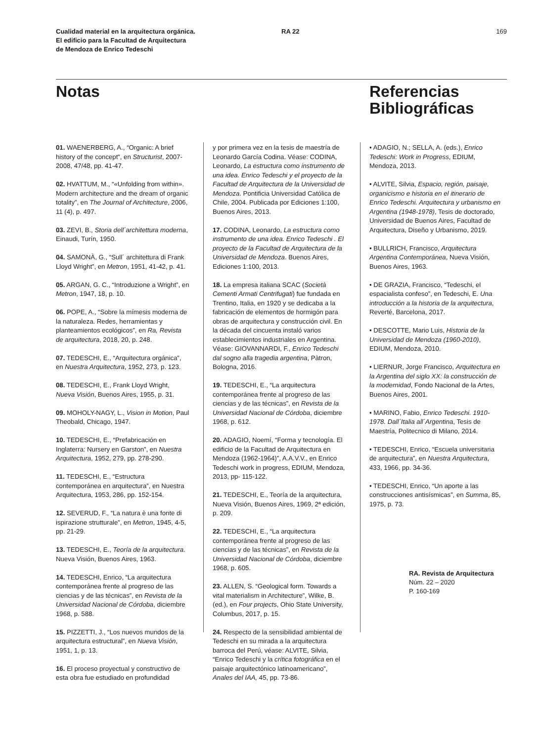Cualidad material en la arquitectura orgánica.
El edificio para la Facultad de Arquitectura
de Mendoza de Enrico Tedeschi
RA 22 169
Notas
Referencias
Bibliográficas
01. WAENERBERG, A., “Organic: A brief history of the concept”, en Structurist, 2007-2008, 47/48, pp. 41-47.
02. HVATTUM, M., “«Unfolding from within». Modern architecture and the dream of organic totality”, en The Journal of Architecture, 2006, 11 (4), p. 497.
03. ZEVI, B., Storia dell´architettura moderna, Einaudi, Turín, 1950.
04. SAMONÀ, G., “Sull´ architettura di Frank Lloyd Wright”, en Metron, 1951, 41-42, p. 41.
05. ARGAN, G. C., “Introduzione a Wright”, en Metron, 1947, 18, p. 10.
06. POPE, A., “Sobre la mímesis moderna de la naturaleza. Redes, herramientas y planteamientos ecológicos”, en Ra, Revista de arquitectura, 2018, 20, p. 248.
07. TEDESCHI, E., “Arquitectura orgánica”, en Nuestra Arquitectura, 1952, 273, p. 123.
08. TEDESCHI, E., Frank Lloyd Wright, Nueva Visión, Buenos Aires, 1955, p. 31.
09. MOHOLY-NAGY, L., Vision in Motion, Paul Theobald, Chicago, 1947.
10. TEDESCHI, E., “Prefabricación en Inglaterra: Nursery en Garston”, en Nuestra Arquitectura, 1952, 279, pp. 278-290.
11. TEDESCHI, E., “Estructura contemporánea en arquitectura”, en Nuestra Arquitectura, 1953, 286, pp. 152-154.
12. SEVERUD, F., “La natura è una fonte di ispirazione strutturale”, en Metron, 1945, 4-5, pp. 21-29.
13. TEDESCHI, E., Teoría de la arquitectura. Nueva Visión, Buenos Aires, 1963.
14. TEDESCHI, Enrico, “La arquitectura contemporánea frente al progreso de las ciencias y de las técnicas”, en Revista de la Universidad Nacional de Córdoba, diciembre 1968, p. 588.
15. PIZZETTI, J., “Los nuevos mundos de la arquitectura estructural”, en Nueva Visión, 1951, 1, p. 13.
16. El proceso proyectual y constructivo de esta obra fue estudiado en profundidad
y por primera vez en la tesis de maestría de Leonardo García Codina. Véase: CODINA, Leonardo, La estructura como instrumento de una idea. Enrico Tedeschi y el proyecto de la Facultad de Arquitectura de la Universidad de Mendoza. Pontificia Universidad Católica de Chile, 2004. Publicada por Ediciones 1:100, Buenos Aires, 2013.
17. CODINA, Leonardo, La estructura como instrumento de una idea. Enrico Tedeschi . El proyecto de la Facultad de Arquitectura de la Universidad de Mendoza. Buenos Aires, Ediciones 1:100, 2013.
18. La empresa italiana SCAC (Società Cementi Armati Centrifugati) fue fundada en Trentino, Italia, en 1920 y se dedicaba a la fabricación de elementos de hormigón para obras de arquitectura y construcción civil. En la década del cincuenta instaló varios establecimientos industriales en Argentina. Véase: GIOVANNARDI, F., Enrico Tedeschi dal sogno alla tragedia argentina, Pàtron, Bologna, 2016.
19. TEDESCHI, E., “La arquitectura contemporánea frente al progreso de las ciencias y de las técnicas”, en Revista de la Universidad Nacional de Córdoba, diciembre 1968, p. 612.
20. ADAGIO, Noemí, “Forma y tecnología. El edificio de la Facultad de Arquitectura en Mendoza (1962-1964)”, A.A.V.V., en Enrico Tedeschi work in progress, EDIUM, Mendoza, 2013, pp- 115-122.
21. TEDESCHI, E., Teoría de la arquitectura, Nueva Visión, Buenos Aires, 1969, 2ª edición, p. 209.
22. TEDESCHI, E., “La arquitectura contemporánea frente al progreso de las ciencias y de las técnicas”, en Revista de la Universidad Nacional de Córdoba, diciembre 1968, p. 605.
23. ALLEN, S. “Geological form. Towards a vital materialism in Architecture”, Wilke, B. (ed.), en Four projects, Ohio State University, Columbus, 2017, p. 15.
24. Respecto de la sensibilidad ambiental de Tedeschi en su mirada a la arquitectura barroca del Perú, véase: ALVITE, Silvia, “Enrico Tedeschi y la crítica fotográfica en el paisaje arquitectónico latinoamericano”, Anales del IAA, 45, pp. 73-86.
• ADAGIO, N.; SELLA, A. (eds.), Enrico Tedeschi: Work in Progress, EDIUM, Mendoza, 2013.
• ALVITE, Silvia, Espacio, región, paisaje, organicismo e historia en el itinerario de Enrico Tedeschi. Arquitectura y urbanismo en Argentina (1948-1978), Tesis de doctorado, Universidad de Buenos Aires, Facultad de Arquitectura, Diseño y Urbanismo, 2019.
• BULLRICH, Francisco, Arquitectura Argentina Contemporánea, Nueva Visión, Buenos Aires, 1963.
• DE GRAZIA, Francisco, “Tedeschi, el espacialista confeso”, en Tedeschi, E. Una introducción a la historia de la arquitectura, Reverté, Barcelona, 2017.
• DESCOTTE, Mario Luis, Historia de la Universidad de Mendoza (1960-2010), EDIUM, Mendoza, 2010.
• LIERNUR, Jorge Francisco, Arquitectura en la Argentina del siglo XX: la construcción de la modernidad, Fondo Nacional de la Artes, Buenos Aires, 2001.
• MARINO, Fabio, Enrico Tedeschi. 1910-1978. Dall´Italia all´Argentina, Tesis de Maestría, Politecnico di Milano, 2014.
• TEDESCHI, Enrico, “Escuela universitaria de arquitectura”, en Nuestra Arquitectura, 433, 1966, pp. 34-36.
• TEDESCHI, Enrico, “Un aporte a las construcciones antisísmicas”, en Summa, 85, 1975, p. 73.
RA. Revista de Arquitectura
Núm. 22 – 2020
P. 160-169